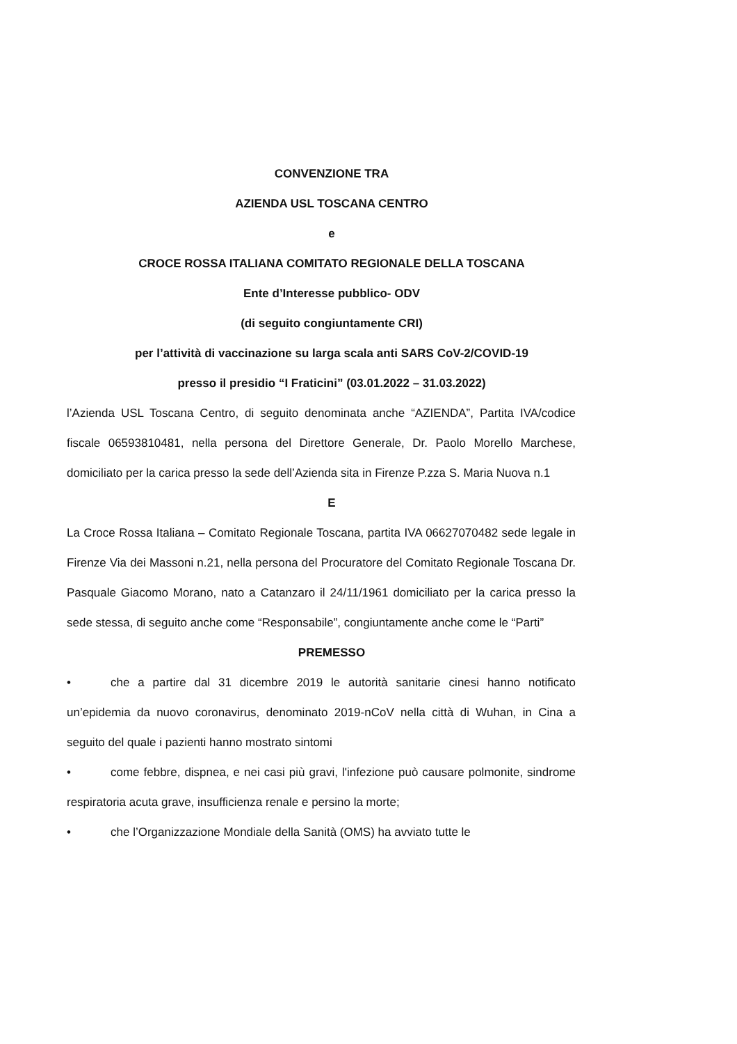CONVENZIONE TRA
AZIENDA USL TOSCANA CENTRO
e
CROCE ROSSA ITALIANA COMITATO REGIONALE DELLA TOSCANA
Ente d’Interesse pubblico- ODV
(di seguito congiuntamente CRI)
per l’attività di vaccinazione su larga scala anti SARS CoV-2/COVID-19
presso il presidio “I Fraticini” (03.01.2022 – 31.03.2022)
l’Azienda USL Toscana Centro, di seguito denominata anche “AZIENDA”, Partita IVA/codice fiscale 06593810481, nella persona del Direttore Generale, Dr. Paolo Morello Marchese, domiciliato per la carica presso la sede dell’Azienda sita in Firenze P.zza S. Maria Nuova n.1
E
La Croce Rossa Italiana – Comitato Regionale Toscana, partita IVA 06627070482 sede legale in Firenze Via dei Massoni n.21, nella persona del Procuratore del Comitato Regionale Toscana Dr. Pasquale Giacomo Morano, nato a Catanzaro il 24/11/1961 domiciliato per la carica presso la sede stessa, di seguito anche come “Responsabile”, congiuntamente anche come le “Parti”
PREMESSO
• che a partire dal 31 dicembre 2019 le autorità sanitarie cinesi hanno notificato un’epidemia da nuovo coronavirus, denominato 2019-nCoV nella città di Wuhan, in Cina a seguito del quale i pazienti hanno mostrato sintomi
• come febbre, dispnea, e nei casi più gravi, l'infezione può causare polmonite, sindrome respiratoria acuta grave, insufficienza renale e persino la morte;
• che l’Organizzazione Mondiale della Sanità (OMS) ha avviato tutte le